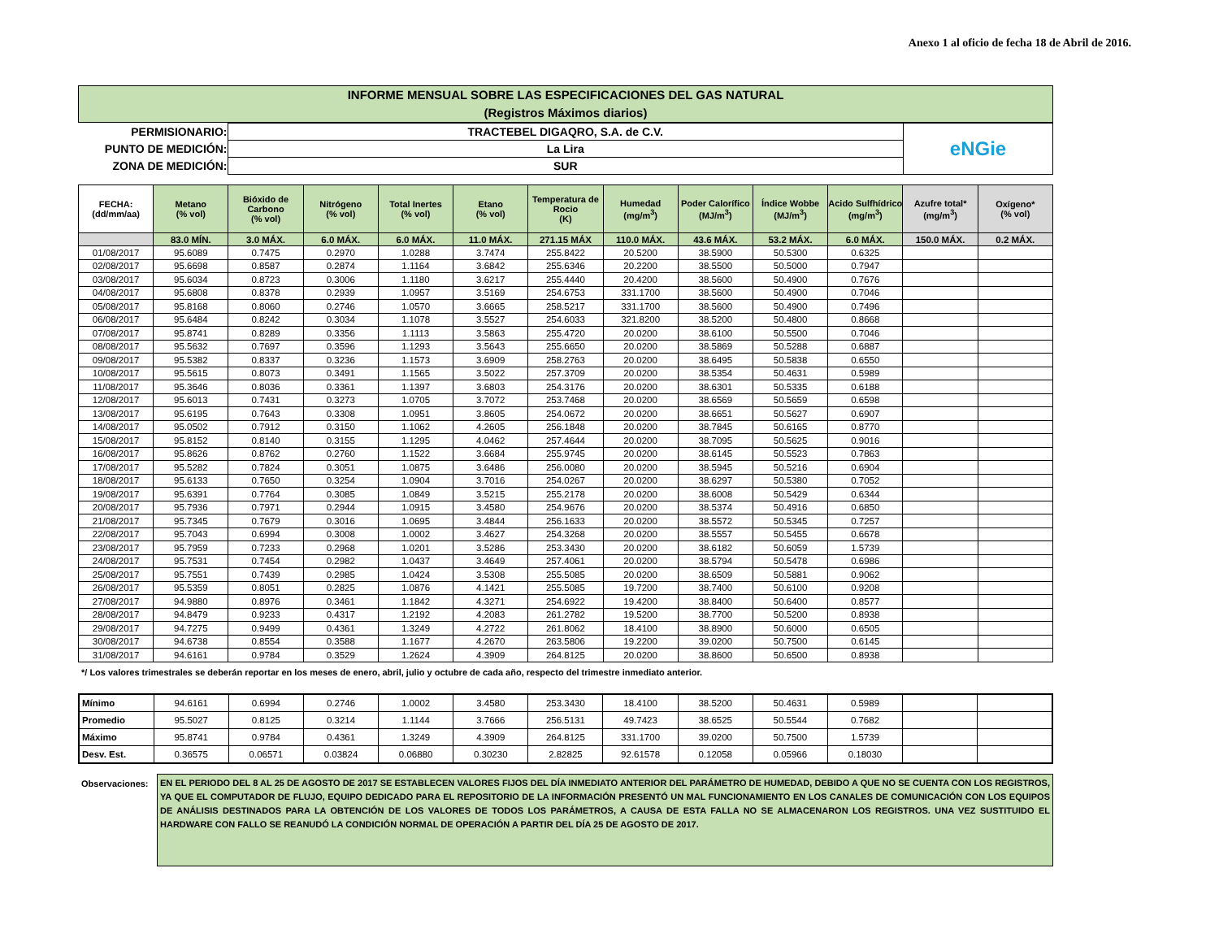Anexo 1 al oficio de fecha 18 de Abril de 2016.
| INFORME MENSUAL SOBRE LAS ESPECIFICACIONES DEL GAS NATURAL (Registros Máximos diarios) |
| PERMISIONARIO: | TRACTEBEL DIGAQRO, S.A. de C.V. | eNGie |
| PUNTO DE MEDICIÓN: | La Lira | |
| ZONA DE MEDICIÓN: | SUR | |
| FECHA: (dd/mm/aa) | Metano (% vol) | Bióxido de Carbono (% vol) | Nitrógeno (% vol) | Total Inertes (% vol) | Etano (% vol) | Temperatura de Rocio (K) | Humedad (mg/m<sup>3</sup>) | Poder Calorífico (MJ/m<sup>3</sup>) | Índice Wobbe (MJ/m<sup>3</sup>) | Acido Sulfhídrico (mg/m<sup>3</sup>) | Azufre total* (mg/m<sup>3</sup>) | Oxígeno* (% vol) |
| --- | --- | --- | --- | --- | --- | --- | --- | --- | --- | --- | --- | --- |
| | 83.0 MÍN. | 3.0 MÁX. | 6.0 MÁX. | 6.0 MÁX. | 11.0 MÁX. | 271.15 MÁX | 110.0 MÁX. | 43.6 MÁX. | 53.2 MÁX. | 6.0 MÁX. | 150.0 MÁX. | 0.2 MÁX. |
| 01/08/2017 | 95.6089 | 0.7475 | 0.2970 | 1.0288 | 3.7474 | 255.8422 | 20.5200 | 38.5900 | 50.5300 | 0.6325 | | |
| 02/08/2017 | 95.6698 | 0.8587 | 0.2874 | 1.1164 | 3.6842 | 255.6346 | 20.2200 | 38.5500 | 50.5000 | 0.7947 | | |
| 03/08/2017 | 95.6034 | 0.8723 | 0.3006 | 1.1180 | 3.6217 | 255.4440 | 20.4200 | 38.5600 | 50.4900 | 0.7676 | | |
| 04/08/2017 | 95.6808 | 0.8378 | 0.2939 | 1.0957 | 3.5169 | 254.6753 | 331.1700 | 38.5600 | 50.4900 | 0.7046 | | |
| 05/08/2017 | 95.8168 | 0.8060 | 0.2746 | 1.0570 | 3.6665 | 258.5217 | 331.1700 | 38.5600 | 50.4900 | 0.7496 | | |
| 06/08/2017 | 95.6484 | 0.8242 | 0.3034 | 1.1078 | 3.5527 | 254.6033 | 321.8200 | 38.5200 | 50.4800 | 0.8668 | | |
| 07/08/2017 | 95.8741 | 0.8289 | 0.3356 | 1.1113 | 3.5863 | 255.4720 | 20.0200 | 38.6100 | 50.5500 | 0.7046 | | |
| 08/08/2017 | 95.5632 | 0.7697 | 0.3596 | 1.1293 | 3.5643 | 255.6650 | 20.0200 | 38.5869 | 50.5288 | 0.6887 | | |
| 09/08/2017 | 95.5382 | 0.8337 | 0.3236 | 1.1573 | 3.6909 | 258.2763 | 20.0200 | 38.6495 | 50.5838 | 0.6550 | | |
| 10/08/2017 | 95.5615 | 0.8073 | 0.3491 | 1.1565 | 3.5022 | 257.3709 | 20.0200 | 38.5354 | 50.4631 | 0.5989 | | |
| 11/08/2017 | 95.3646 | 0.8036 | 0.3361 | 1.1397 | 3.6803 | 254.3176 | 20.0200 | 38.6301 | 50.5335 | 0.6188 | | |
| 12/08/2017 | 95.6013 | 0.7431 | 0.3273 | 1.0705 | 3.7072 | 253.7468 | 20.0200 | 38.6569 | 50.5659 | 0.6598 | | |
| 13/08/2017 | 95.6195 | 0.7643 | 0.3308 | 1.0951 | 3.8605 | 254.0672 | 20.0200 | 38.6651 | 50.5627 | 0.6907 | | |
| 14/08/2017 | 95.0502 | 0.7912 | 0.3150 | 1.1062 | 4.2605 | 256.1848 | 20.0200 | 38.7845 | 50.6165 | 0.8770 | | |
| 15/08/2017 | 95.8152 | 0.8140 | 0.3155 | 1.1295 | 4.0462 | 257.4644 | 20.0200 | 38.7095 | 50.5625 | 0.9016 | | |
| 16/08/2017 | 95.8626 | 0.8762 | 0.2760 | 1.1522 | 3.6684 | 255.9745 | 20.0200 | 38.6145 | 50.5523 | 0.7863 | | |
| 17/08/2017 | 95.5282 | 0.7824 | 0.3051 | 1.0875 | 3.6486 | 256.0080 | 20.0200 | 38.5945 | 50.5216 | 0.6904 | | |
| 18/08/2017 | 95.6133 | 0.7650 | 0.3254 | 1.0904 | 3.7016 | 254.0267 | 20.0200 | 38.6297 | 50.5380 | 0.7052 | | |
| 19/08/2017 | 95.6391 | 0.7764 | 0.3085 | 1.0849 | 3.5215 | 255.2178 | 20.0200 | 38.6008 | 50.5429 | 0.6344 | | |
| 20/08/2017 | 95.7936 | 0.7971 | 0.2944 | 1.0915 | 3.4580 | 254.9676 | 20.0200 | 38.5374 | 50.4916 | 0.6850 | | |
| 21/08/2017 | 95.7345 | 0.7679 | 0.3016 | 1.0695 | 3.4844 | 256.1633 | 20.0200 | 38.5572 | 50.5345 | 0.7257 | | |
| 22/08/2017 | 95.7043 | 0.6994 | 0.3008 | 1.0002 | 3.4627 | 254.3268 | 20.0200 | 38.5557 | 50.5455 | 0.6678 | | |
| 23/08/2017 | 95.7959 | 0.7233 | 0.2968 | 1.0201 | 3.5286 | 253.3430 | 20.0200 | 38.6182 | 50.6059 | 1.5739 | | |
| 24/08/2017 | 95.7531 | 0.7454 | 0.2982 | 1.0437 | 3.4649 | 257.4061 | 20.0200 | 38.5794 | 50.5478 | 0.6986 | | |
| 25/08/2017 | 95.7551 | 0.7439 | 0.2985 | 1.0424 | 3.5308 | 255.5085 | 20.0200 | 38.6509 | 50.5881 | 0.9062 | | |
| 26/08/2017 | 95.5359 | 0.8051 | 0.2825 | 1.0876 | 4.1421 | 255.5085 | 19.7200 | 38.7400 | 50.6100 | 0.9208 | | |
| 27/08/2017 | 94.9880 | 0.8976 | 0.3461 | 1.1842 | 4.3271 | 254.6922 | 19.4200 | 38.8400 | 50.6400 | 0.8577 | | |
| 28/08/2017 | 94.8479 | 0.9233 | 0.4317 | 1.2192 | 4.2083 | 261.2782 | 19.5200 | 38.7700 | 50.5200 | 0.8938 | | |
| 29/08/2017 | 94.7275 | 0.9499 | 0.4361 | 1.3249 | 4.2722 | 261.8062 | 18.4100 | 38.8900 | 50.6000 | 0.6505 | | |
| 30/08/2017 | 94.6738 | 0.8554 | 0.3588 | 1.1677 | 4.2670 | 263.5806 | 19.2200 | 39.0200 | 50.7500 | 0.6145 | | |
| 31/08/2017 | 94.6161 | 0.9784 | 0.3529 | 1.2624 | 4.3909 | 264.8125 | 20.0200 | 38.8600 | 50.6500 | 0.8938 | | |
*/ Los valores trimestrales se deberán reportar en los meses de enero, abril, julio y octubre de cada año, respecto del trimestre inmediato anterior.
| Mínimo | 94.6161 | 0.6994 | 0.2746 | 1.0002 | 3.4580 | 253.3430 | 18.4100 | 38.5200 | 50.4631 | 0.5989 | | |
| Promedio | 95.5027 | 0.8125 | 0.3214 | 1.1144 | 3.7666 | 256.5131 | 49.7423 | 38.6525 | 50.5544 | 0.7682 | | |
| Máximo | 95.8741 | 0.9784 | 0.4361 | 1.3249 | 4.3909 | 264.8125 | 331.1700 | 39.0200 | 50.7500 | 1.5739 | | |
| Desv. Est. | 0.36575 | 0.06571 | 0.03824 | 0.06880 | 0.30230 | 2.82825 | 92.61578 | 0.12058 | 0.05966 | 0.18030 | | |
Observaciones:
EN EL PERIODO DEL 8 AL 25 DE AGOSTO DE 2017 SE ESTABLECEN VALORES FIJOS DEL DÍA INMEDIATO ANTERIOR DEL PARÁMETRO DE HUMEDAD, DEBIDO A QUE NO SE CUENTA CON LOS REGISTROS, YA QUE EL COMPUTADOR DE FLUJO, EQUIPO DEDICADO PARA EL REPOSITORIO DE LA INFORMACIÓN PRESENTÓ UN MAL FUNCIONAMIENTO EN LOS CANALES DE COMUNICACIÓN CON LOS EQUIPOS DE ANÁLISIS DESTINADOS PARA LA OBTENCIÓN DE LOS VALORES DE TODOS LOS PARÁMETROS, A CAUSA DE ESTA FALLA NO SE ALMACENARON LOS REGISTROS. UNA VEZ SUSTITUIDO EL HARDWARE CON FALLO SE REANUDÓ LA CONDICIÓN NORMAL DE OPERACIÓN A PARTIR DEL DÍA 25 DE AGOSTO DE 2017.